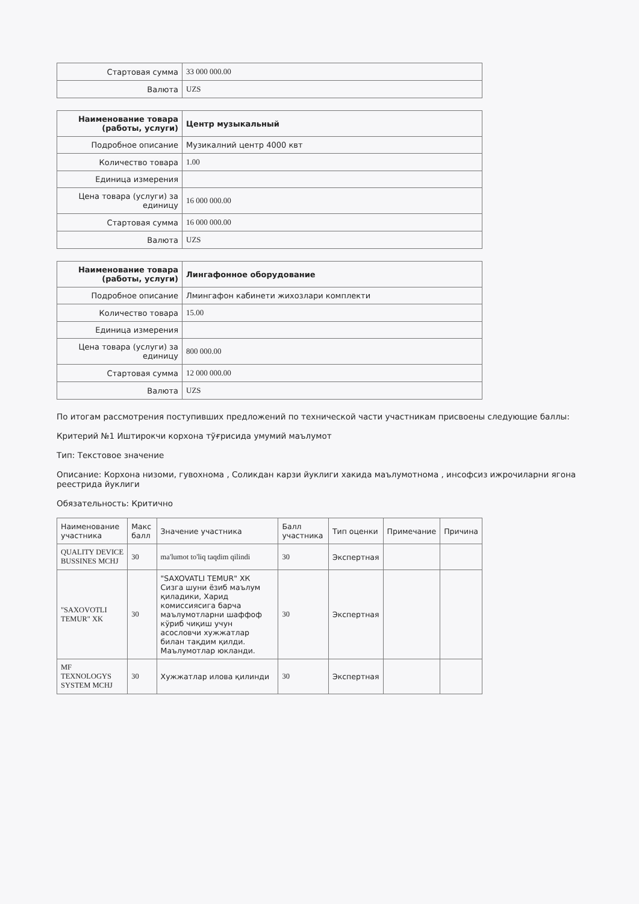| Стартовая сумма | 33 000 000.00 |
| Валюта | UZS |
| Наименование товара (работы, услуги) | Центр музыкальный |
| Подробное описание | Музикалний центр 4000 квт |
| Количество товара | 1.00 |
| Единица измерения | |
| Цена товара (услуги) за единицу | 16 000 000.00 |
| Стартовая сумма | 16 000 000.00 |
| Валюта | UZS |
| Наименование товара (работы, услуги) | Лингафонное оборудование |
| Подробное описание | Лмингафон кабинети жихозлари комплекти |
| Количество товара | 15.00 |
| Единица измерения | |
| Цена товара (услуги) за единицу | 800 000.00 |
| Стартовая сумма | 12 000 000.00 |
| Валюта | UZS |
По итогам рассмотрения поступивших предложений по технической части участникам присвоены следующие баллы:
Критерий №1 Иштирокчи корхона тўғрисида умумий маълумот
Тип: Текстовое значение
Описание: Корхона низоми, гувохнома , Соликдан карзи йуклиги хакида маълумотнома , инсофсиз ижрочиларни ягона реестрида йуклиги
Обязательность: Критично
| Наименование участника | Макс балл | Значение участника | Балл участника | Тип оценки | Примечание | Причина |
| --- | --- | --- | --- | --- | --- | --- |
| QUALITY DEVICE BUSSINES MCHJ | 30 | ma'lumot to'liq taqdim qilindi | 30 | Экспертная | | |
| "SAXOVOTLI TEMUR" XK | 30 | "SAXOVATLI TEMUR" ХК Сизга шуни ёзиб маълум қиладики, Харид комиссиясига барча маълумотларни шаффоф кўриб чиқиш учун асословчи хужжатлар билан тақдим қилди. Маълумотлар юкланди. | 30 | Экспертная | | |
| MF TEXNOLOGYS SYSTEM MCHJ | 30 | Хужжатлар илова қилинди | 30 | Экспертная | | |